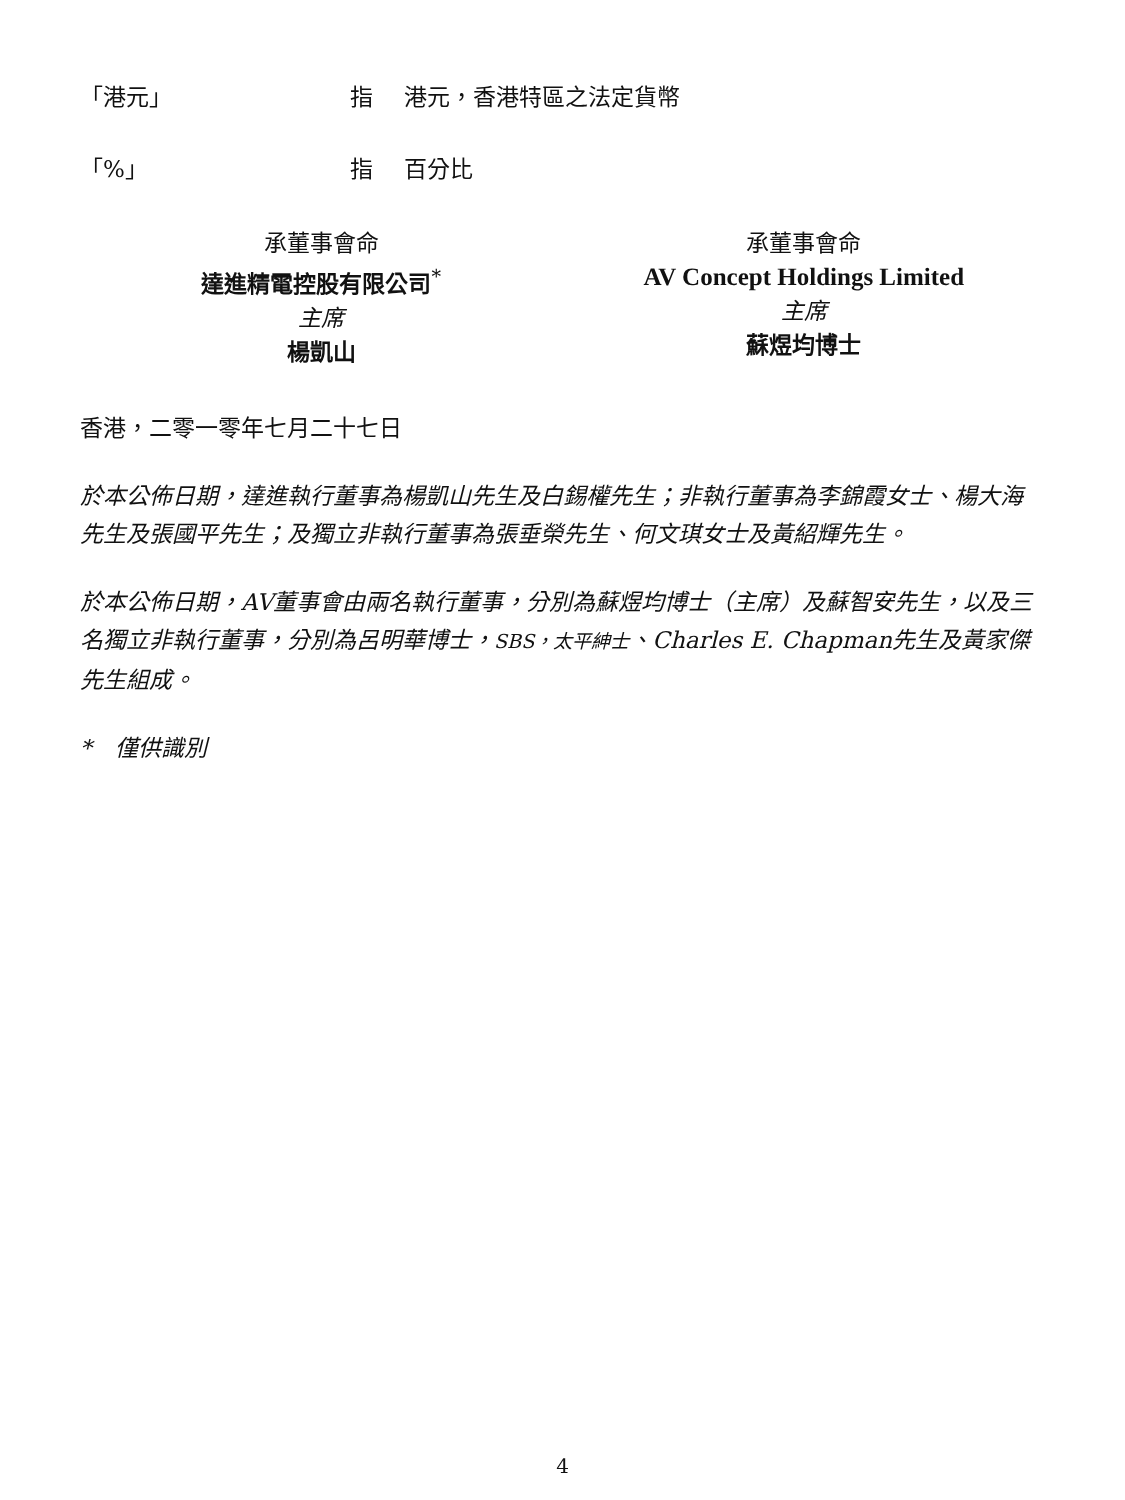「港元」 指 港元，香港特區之法定貨幣
「%」 指 百分比
承董事會命
達進精電控股有限公司<sup>*</sup>
主席
楊凱山
承董事會命
AV Concept Holdings Limited
主席
蘇煜均博士
香港，二零一零年七月二十七日
於本公佈日期，達進執行董事為楊凱山先生及白錫權先生；非執行董事為李錦霞女士、楊大海先生及張國平先生；及獨立非執行董事為張垂榮先生、何文琪女士及黃紹輝先生。
於本公佈日期，AV董事會由兩名執行董事，分別為蘇煜均博士（主席）及蘇智安先生，以及三名獨立非執行董事，分別為呂明華博士，SBS，太平紳士、Charles E. Chapman先生及黃家傑先生組成。
*　僅供識別
4